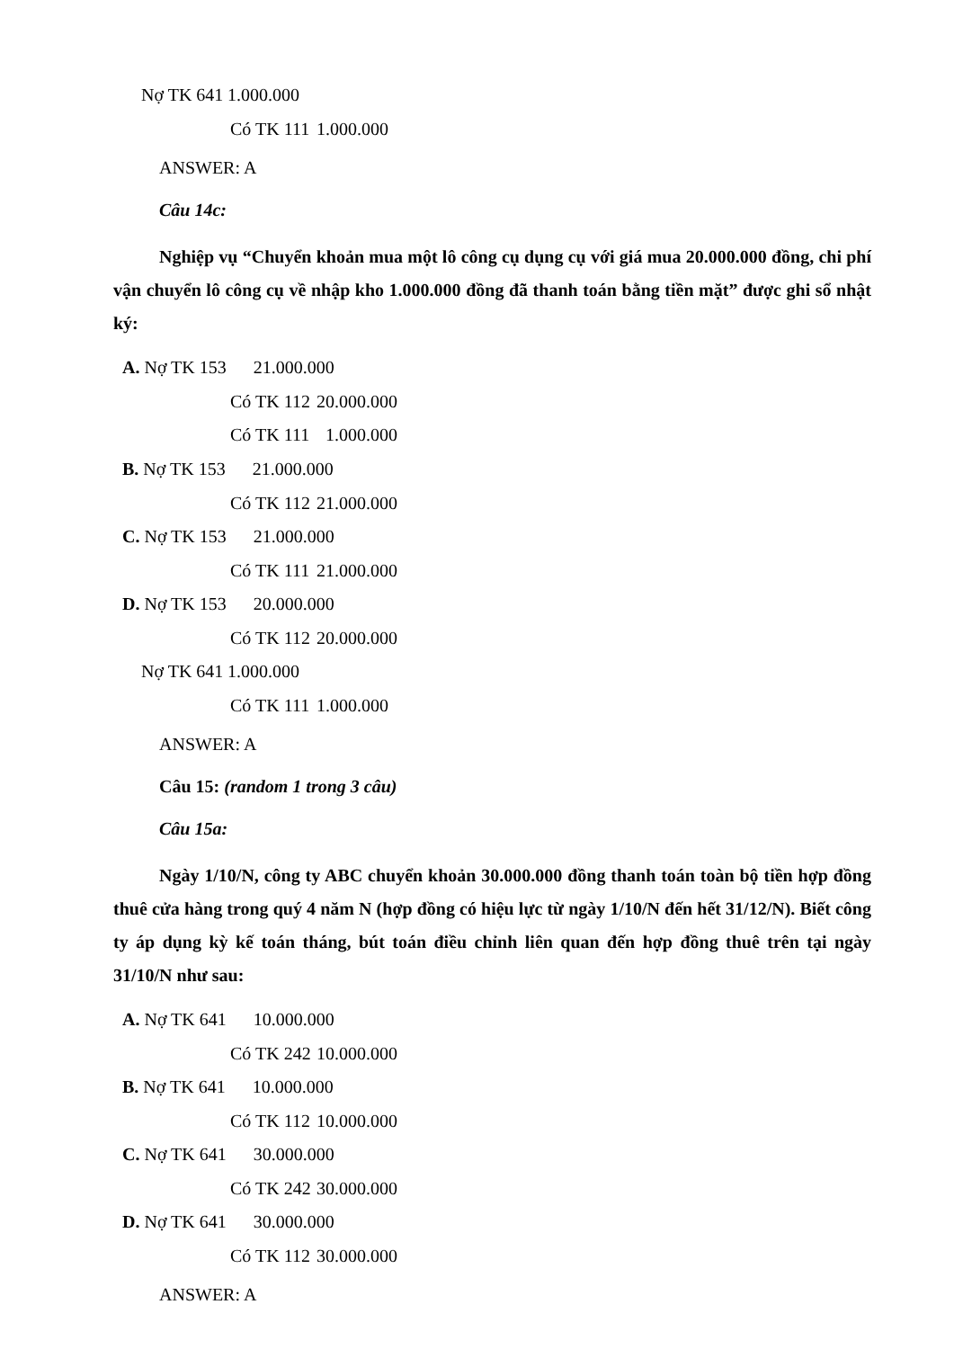Nợ TK 641 1.000.000
Có TK 111 1.000.000
ANSWER: A
Câu 14c:
Nghiệp vụ “Chuyển khoản mua một lô công cụ dụng cụ với giá mua 20.000.000 đồng, chi phí vận chuyển lô công cụ về nhập kho 1.000.000 đồng đã thanh toán bằng tiền mặt” được ghi sổ nhật ký:
A. Nợ TK 153 21.000.000
Có TK 112 20.000.000
Có TK 111 1.000.000
B. Nợ TK 153 21.000.000
Có TK 112 21.000.000
C. Nợ TK 153 21.000.000
Có TK 111 21.000.000
D. Nợ TK 153 20.000.000
Có TK 112 20.000.000
Nợ TK 641 1.000.000
Có TK 111 1.000.000
ANSWER: A
Câu 15: (random 1 trong 3 câu)
Câu 15a:
Ngày 1/10/N, công ty ABC chuyển khoản 30.000.000 đồng thanh toán toàn bộ tiền hợp đồng thuê cửa hàng trong quý 4 năm N (hợp đồng có hiệu lực từ ngày 1/10/N đến hết 31/12/N). Biết công ty áp dụng kỳ kế toán tháng, bút toán điều chỉnh liên quan đến hợp đồng thuê trên tại ngày 31/10/N như sau:
A. Nợ TK 641 10.000.000
Có TK 242 10.000.000
B. Nợ TK 641 10.000.000
Có TK 112 10.000.000
C. Nợ TK 641 30.000.000
Có TK 242 30.000.000
D. Nợ TK 641 30.000.000
Có TK 112 30.000.000
ANSWER: A